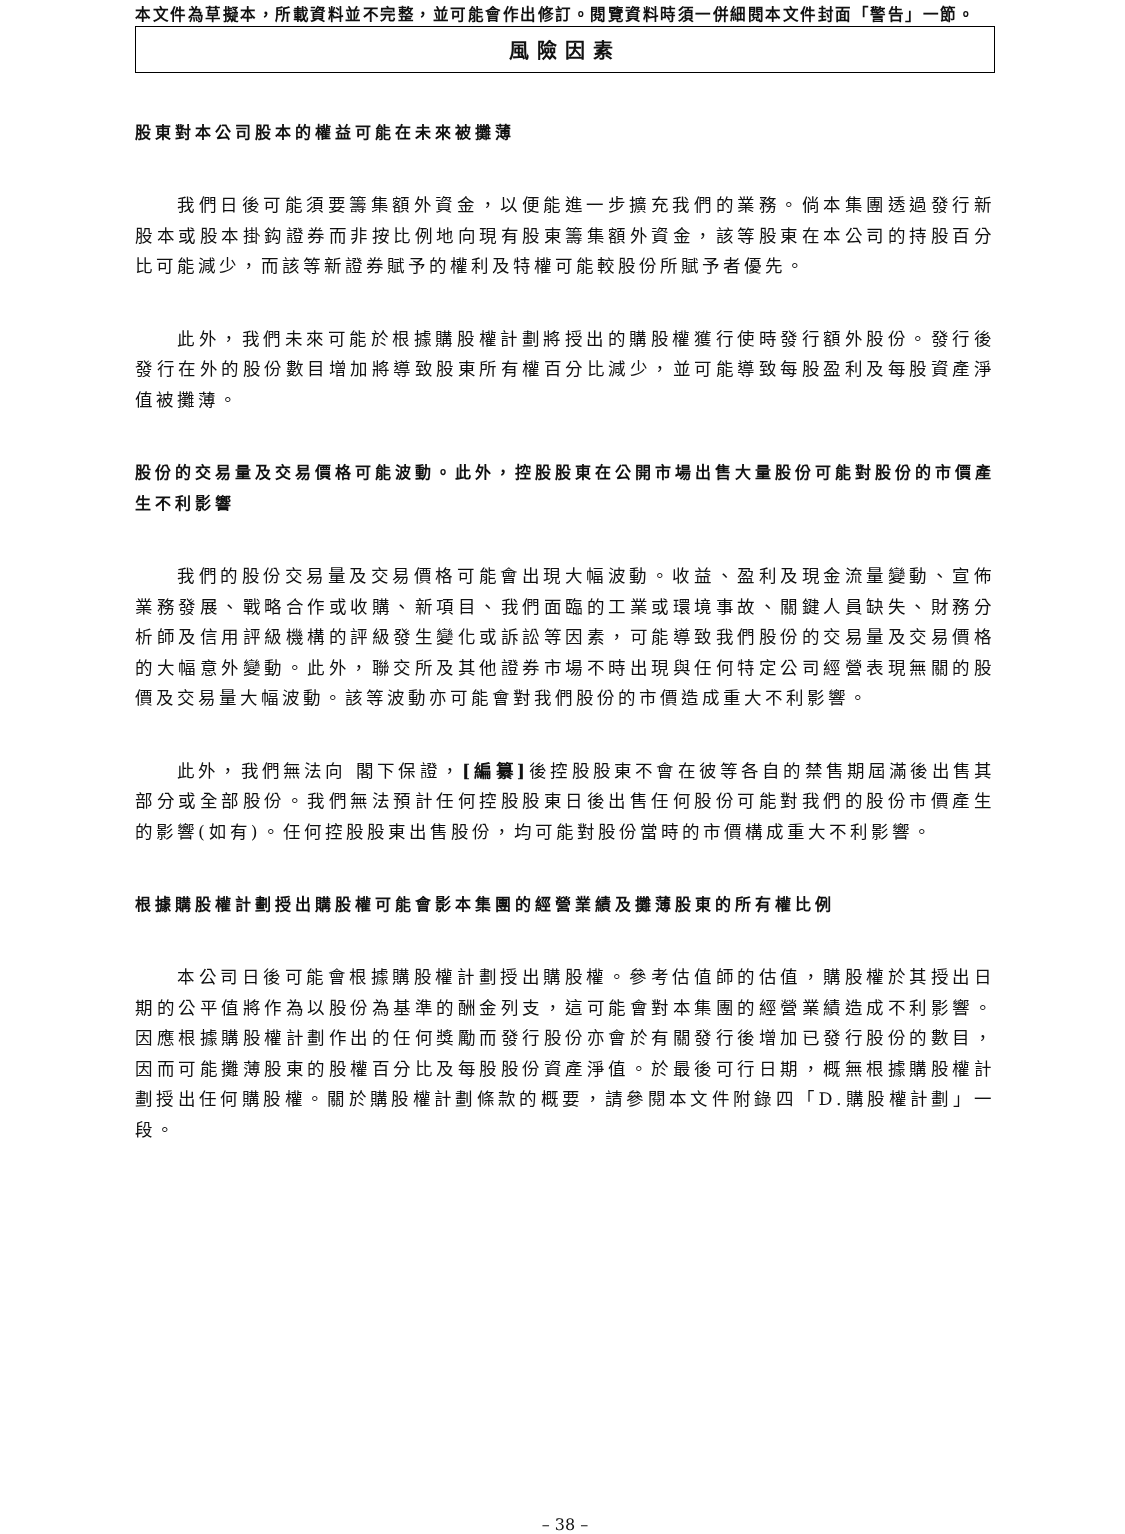本文件為草擬本，所載資料並不完整，並可能會作出修訂。閱覽資料時須一併細閱本文件封面「警告」一節。
風險因素
股東對本公司股本的權益可能在未來被攤薄
我們日後可能須要籌集額外資金，以便能進一步擴充我們的業務。倘本集團透過發行新股本或股本掛鈎證券而非按比例地向現有股東籌集額外資金，該等股東在本公司的持股百分比可能減少，而該等新證券賦予的權利及特權可能較股份所賦予者優先。
此外，我們未來可能於根據購股權計劃將授出的購股權獲行使時發行額外股份。發行後發行在外的股份數目增加將導致股東所有權百分比減少，並可能導致每股盈利及每股資產淨值被攤薄。
股份的交易量及交易價格可能波動。此外，控股股東在公開市場出售大量股份可能對股份的市價產生不利影響
我們的股份交易量及交易價格可能會出現大幅波動。收益、盈利及現金流量變動、宣佈業務發展、戰略合作或收購、新項目、我們面臨的工業或環境事故、關鍵人員缺失、財務分析師及信用評級機構的評級發生變化或訴訟等因素，可能導致我們股份的交易量及交易價格的大幅意外變動。此外，聯交所及其他證券市場不時出現與任何特定公司經營表現無關的股價及交易量大幅波動。該等波動亦可能會對我們股份的市價造成重大不利影響。
此外，我們無法向 閣下保證，[編纂] 後控股股東不會在彼等各自的禁售期屆滿後出售其部分或全部股份。我們無法預計任何控股股東日後出售任何股份可能對我們的股份市價產生的影響(如有)。任何控股股東出售股份，均可能對股份當時的市價構成重大不利影響。
根據購股權計劃授出購股權可能會影本集團的經營業績及攤薄股東的所有權比例
本公司日後可能會根據購股權計劃授出購股權。參考估值師的估值，購股權於其授出日期的公平值將作為以股份為基準的酬金列支，這可能會對本集團的經營業績造成不利影響。因應根據購股權計劃作出的任何獎勵而發行股份亦會於有關發行後增加已發行股份的數目，因而可能攤薄股東的股權百分比及每股股份資產淨值。於最後可行日期，概無根據購股權計劃授出任何購股權。關於購股權計劃條款的概要，請參閱本文件附錄四「D.購股權計劃」一段。
– 38 –